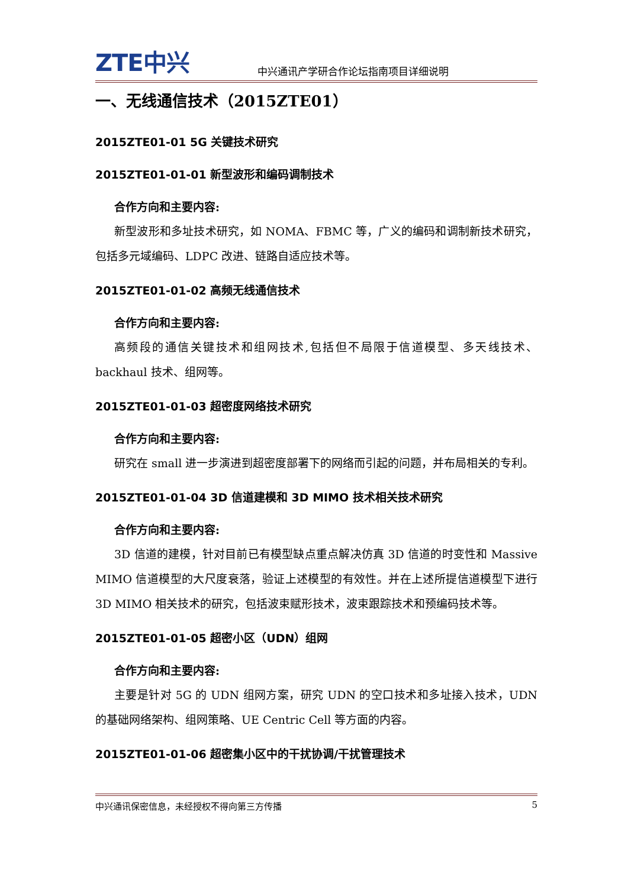ZTE中兴 中兴通讯产学研合作论坛指南项目详细说明
一、无线通信技术（2015ZTE01）
2015ZTE01-01 5G 关键技术研究
2015ZTE01-01-01 新型波形和编码调制技术
合作方向和主要内容:
新型波形和多址技术研究，如 NOMA、FBMC 等，广义的编码和调制新技术研究，包括多元域编码、LDPC 改进、链路自适应技术等。
2015ZTE01-01-02 高频无线通信技术
合作方向和主要内容:
高频段的通信关键技术和组网技术,包括但不局限于信道模型、多天线技术、backhaul 技术、组网等。
2015ZTE01-01-03 超密度网络技术研究
合作方向和主要内容:
研究在 small 进一步演进到超密度部署下的网络而引起的问题，并布局相关的专利。
2015ZTE01-01-04 3D 信道建模和 3D MIMO 技术相关技术研究
合作方向和主要内容:
3D 信道的建模，针对目前已有模型缺点重点解决仿真 3D 信道的时变性和 Massive MIMO 信道模型的大尺度衰落，验证上述模型的有效性。并在上述所提信道模型下进行 3D MIMO 相关技术的研究，包括波束赋形技术，波束跟踪技术和预编码技术等。
2015ZTE01-01-05 超密小区（UDN）组网
合作方向和主要内容:
主要是针对 5G 的 UDN 组网方案，研究 UDN 的空口技术和多址接入技术，UDN 的基础网络架构、组网策略、UE Centric Cell 等方面的内容。
2015ZTE01-01-06 超密集小区中的干扰协调/干扰管理技术
中兴通讯保密信息，未经授权不得向第三方传播 5